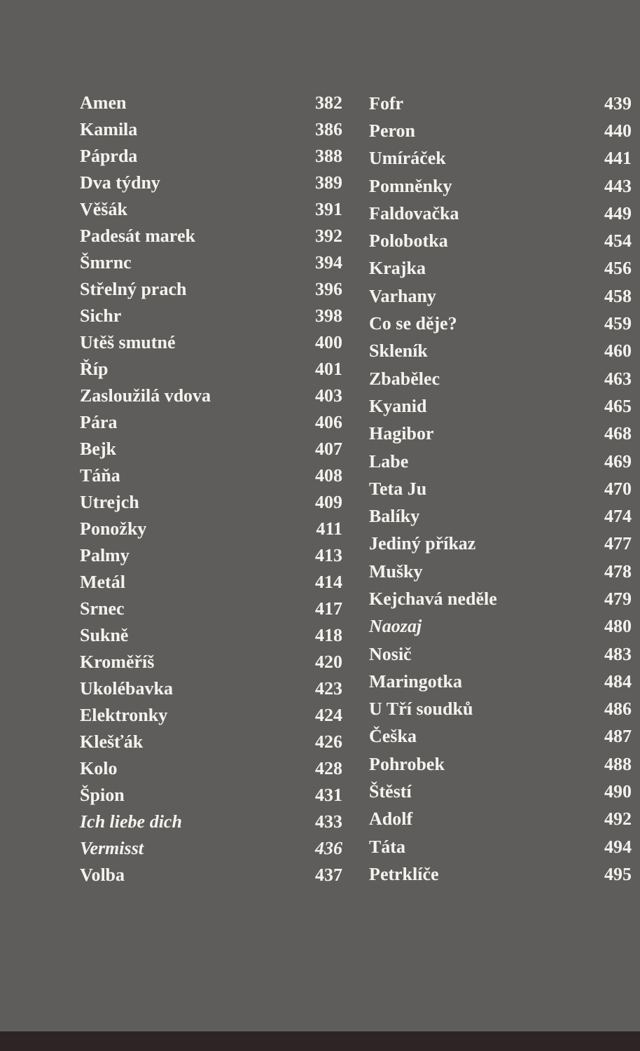| Amen | 382 |
| Kamila | 386 |
| Páprda | 388 |
| Dva týdny | 389 |
| Věšák | 391 |
| Padesát marek | 392 |
| Šmrnc | 394 |
| Střelný prach | 396 |
| Sichr | 398 |
| Utěš smutné | 400 |
| Říp | 401 |
| Zasloužilá vdova | 403 |
| Pára | 406 |
| Bejk | 407 |
| Táňa | 408 |
| Utrejch | 409 |
| Ponožky | 411 |
| Palmy | 413 |
| Metál | 414 |
| Srnec | 417 |
| Sukně | 418 |
| Kroměříš | 420 |
| Ukolébavka | 423 |
| Elektronky | 424 |
| Klešťák | 426 |
| Kolo | 428 |
| Špion | 431 |
| Ich liebe dich | 433 |
| Vermisst | 436 |
| Volba | 437 |
| Fofr | 439 |
| Peron | 440 |
| Umíráček | 441 |
| Pomněnky | 443 |
| Faldovačka | 449 |
| Polobotka | 454 |
| Krajka | 456 |
| Varhany | 458 |
| Co se děje? | 459 |
| Skleník | 460 |
| Zbabělec | 463 |
| Kyanid | 465 |
| Hagibor | 468 |
| Labe | 469 |
| Teta Ju | 470 |
| Balíky | 474 |
| Jediný příkaz | 477 |
| Mušky | 478 |
| Kejchavá neděle | 479 |
| Naozaj | 480 |
| Nosič | 483 |
| Maringotka | 484 |
| U Tří soudků | 486 |
| Češka | 487 |
| Pohrobek | 488 |
| Štěstí | 490 |
| Adolf | 492 |
| Táta | 494 |
| Petrklíče | 495 |